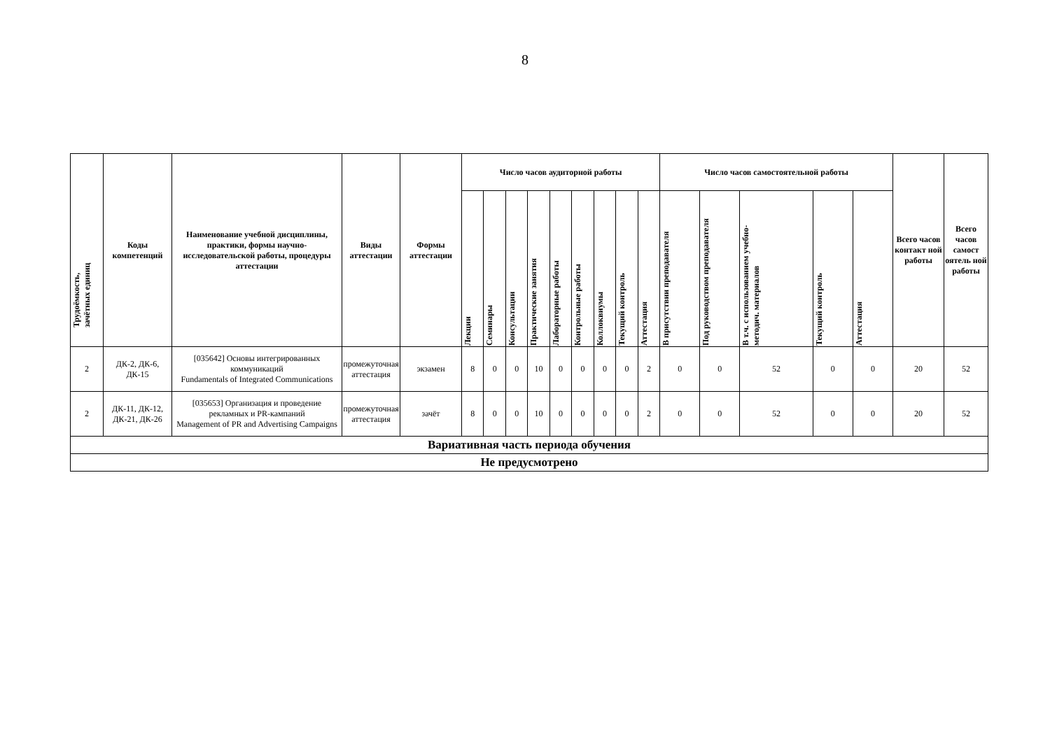8
| Трудоёмкость, зачётных единиц | Коды компетенций | Наименование учебной дисциплины, практики, формы научно-исследовательской работы, процедуры аттестации | Виды аттестации | Формы аттестации | Число часов аудиторной работы | | | | | | | | | Число часов самостоятельной работы | | | | | Всего часов контакт ной работы | Всего часов самост оятель ной работы |
| --- | --- | --- | --- | --- | --- | --- | --- | --- | --- | --- | --- | --- | --- | --- | --- | --- | --- | --- | --- | --- |
| | | | | | Лекции | Семинары | Консультации | Практические занятия | Лабораторные работы | Контрольные работы | Коллоквиумы | Текущий контроль | Аттестация | В присутствии преподавателя | Под руководством преподавателя | В т.ч. с использованием учебно- методич. материалов | Текущий контроль | Аттестация | | |
| 2 | ДК-2, ДК-6, ДК-15 | [035642] Основы интегрированных коммуникаций Fundamentals of Integrated Communications | промежуточная аттестация | экзамен | 8 | 0 | 0 | 10 | 0 | 0 | 0 | 0 | 2 | 0 | 0 | 52 | 0 | 0 | 20 | 52 |
| 2 | ДК-11, ДК-12, ДК-21, ДК-26 | [035653] Организация и проведение рекламных и PR-кампаний Management of PR and Advertising Campaigns | промежуточная аттестация | зачёт | 8 | 0 | 0 | 10 | 0 | 0 | 0 | 0 | 2 | 0 | 0 | 52 | 0 | 0 | 20 | 52 |
| Вариативная часть периода обучения | | | | | | | | | | | | | | | | | | | | |
| Не предусмотрено | | | | | | | | | | | | | | | | | | | | |